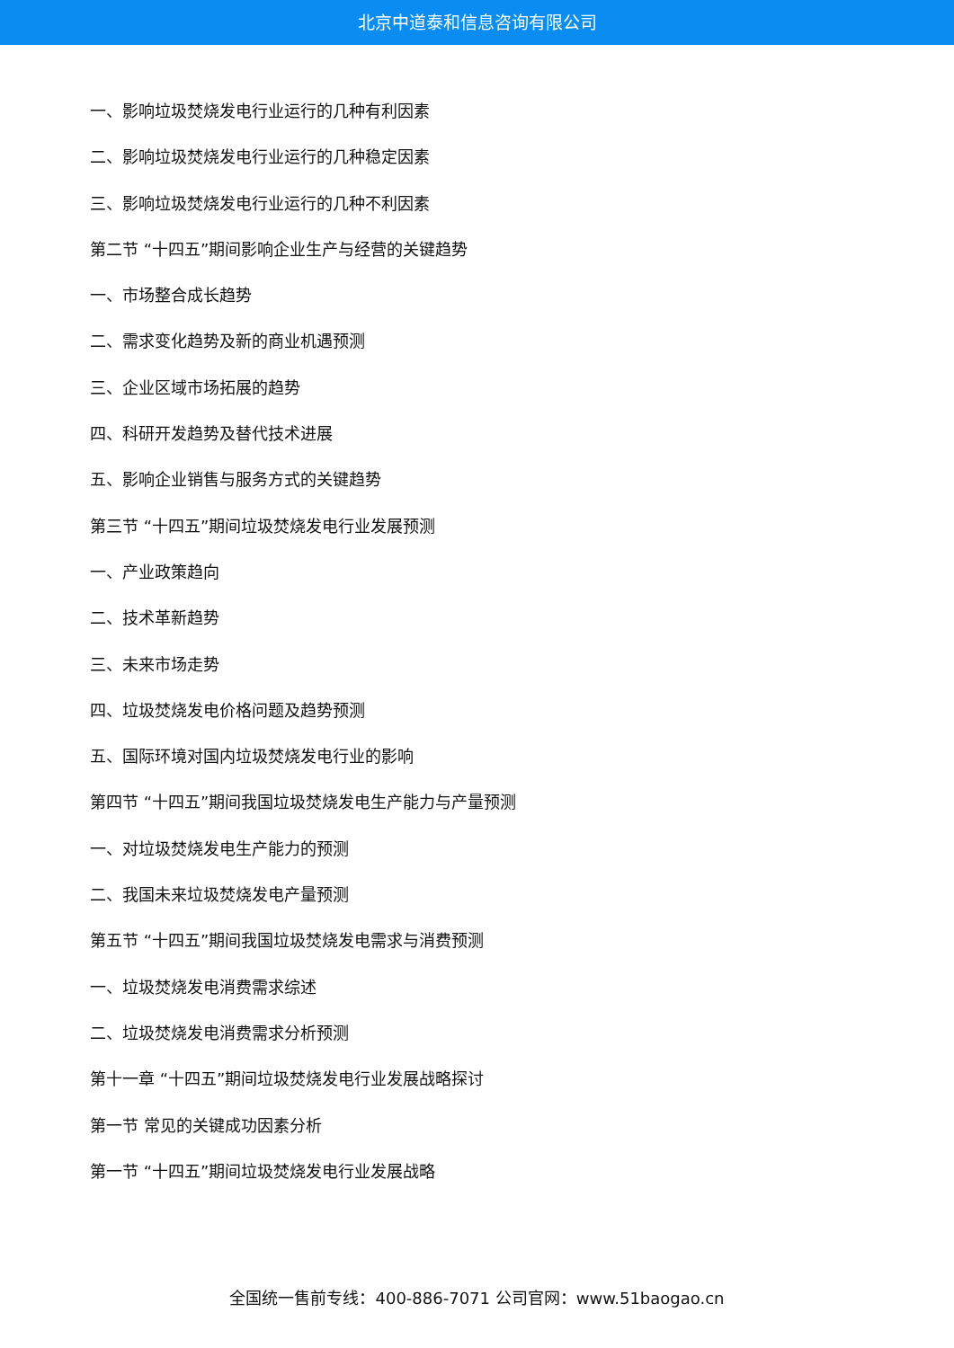北京中道泰和信息咨询有限公司
一、影响垃圾焚烧发电行业运行的几种有利因素
二、影响垃圾焚烧发电行业运行的几种稳定因素
三、影响垃圾焚烧发电行业运行的几种不利因素
第二节 “十四五”期间影响企业生产与经营的关键趋势
一、市场整合成长趋势
二、需求变化趋势及新的商业机遇预测
三、企业区域市场拓展的趋势
四、科研开发趋势及替代技术进展
五、影响企业销售与服务方式的关键趋势
第三节 “十四五”期间垃圾焚烧发电行业发展预测
一、产业政策趋向
二、技术革新趋势
三、未来市场走势
四、垃圾焚烧发电价格问题及趋势预测
五、国际环境对国内垃圾焚烧发电行业的影响
第四节 “十四五”期间我国垃圾焚烧发电生产能力与产量预测
一、对垃圾焚烧发电生产能力的预测
二、我国未来垃圾焚烧发电产量预测
第五节 “十四五”期间我国垃圾焚烧发电需求与消费预测
一、垃圾焚烧发电消费需求综述
二、垃圾焚烧发电消费需求分析预测
第十一章 “十四五”期间垃圾焚烧发电行业发展战略探讨
第一节 常见的关键成功因素分析
第一节 “十四五”期间垃圾焚烧发电行业发展战略
全国统一售前专线：400-886-7071 公司官网：www.51baogao.cn